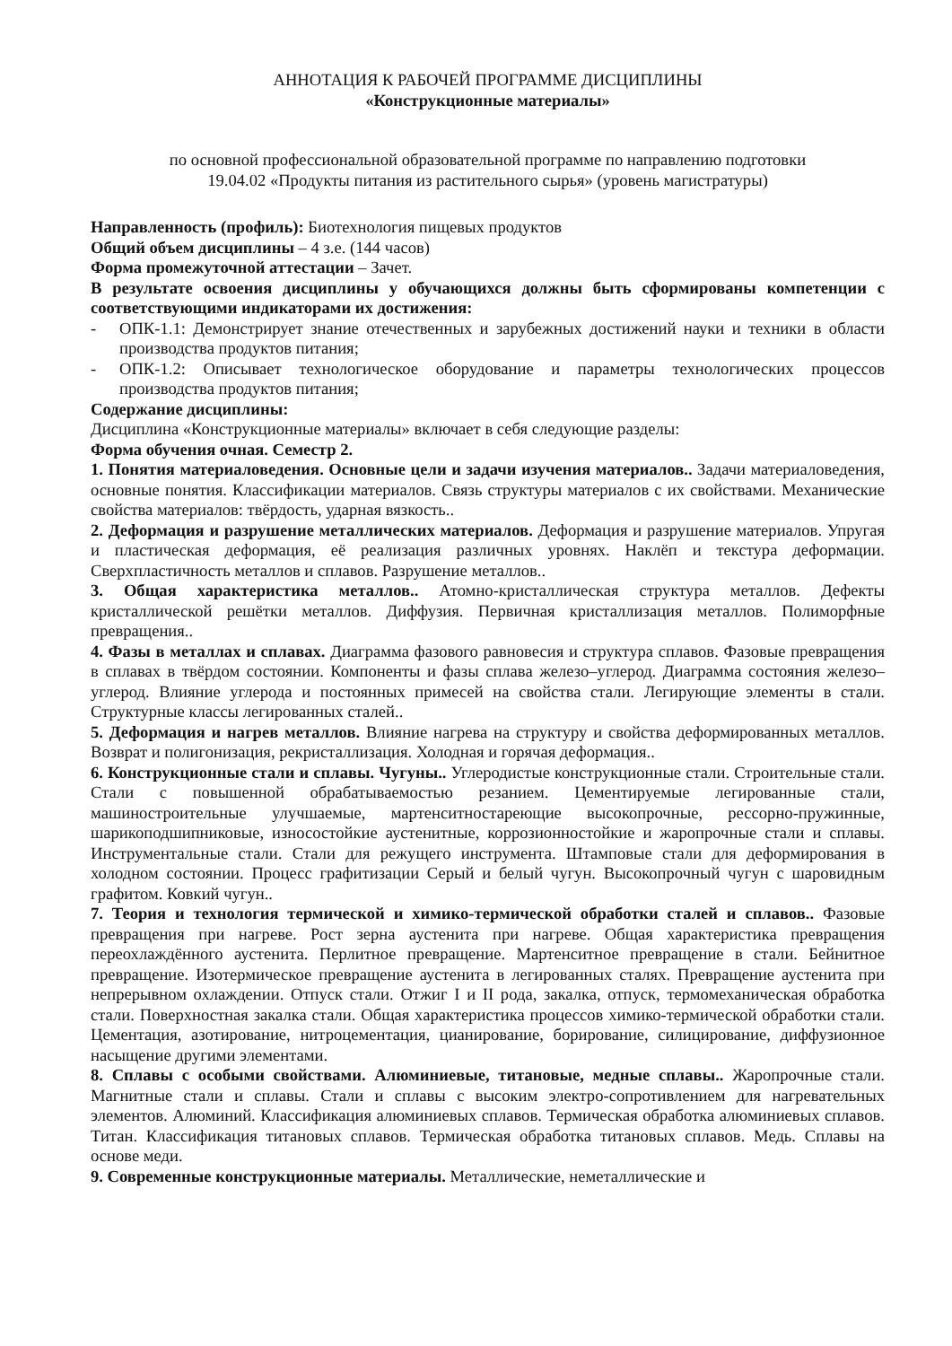АННОТАЦИЯ К РАБОЧЕЙ ПРОГРАММЕ ДИСЦИПЛИНЫ
«Конструкционные материалы»
по основной профессиональной образовательной программе по направлению подготовки
19.04.02 «Продукты питания из растительного сырья» (уровень магистратуры)
Направленность (профиль): Биотехнология пищевых продуктов
Общий объем дисциплины – 4 з.е. (144 часов)
Форма промежуточной аттестации – Зачет.
В результате освоения дисциплины у обучающихся должны быть сформированы компетенции с соответствующими индикаторами их достижения:
- ОПК-1.1: Демонстрирует знание отечественных и зарубежных достижений науки и техники в области производства продуктов питания;
- ОПК-1.2: Описывает технологическое оборудование и параметры технологических процессов производства продуктов питания;
Содержание дисциплины:
Дисциплина «Конструкционные материалы» включает в себя следующие разделы:
Форма обучения очная. Семестр 2.
1. Понятия материаловедения. Основные цели и задачи изучения материалов.. Задачи материаловедения, основные понятия. Классификации материалов. Связь структуры материалов с их свойствами. Механические свойства материалов: твёрдость, ударная вязкость..
2. Деформация и разрушение металлических материалов. Деформация и разрушение материалов. Упругая и пластическая деформация, её реализация различных уровнях. Наклёп и текстура деформации. Сверхпластичность металлов и сплавов. Разрушение металлов..
3. Общая характеристика металлов.. Атомно-кристаллическая структура металлов. Дефекты кристаллической решётки металлов. Диффузия. Первичная кристаллизация металлов. Полиморфные превращения..
4. Фазы в металлах и сплавах. Диаграмма фазового равновесия и структура сплавов. Фазовые превращения в сплавах в твёрдом состоянии. Компоненты и фазы сплава железо–углерод. Диаграмма состояния железо–углерод. Влияние углерода и постоянных примесей на свойства стали. Легирующие элементы в стали. Структурные классы легированных сталей..
5. Деформация и нагрев металлов. Влияние нагрева на структуру и свойства деформированных металлов. Возврат и полигонизация, рекристаллизация. Холодная и горячая деформация..
6. Конструкционные стали и сплавы. Чугуны.. Углеродистые конструкционные стали. Строительные стали. Стали с повышенной обрабатываемостью резанием. Цементируемые легированные стали, машиностроительные улучшаемые, мартенситностареющие высокопрочные, рессорно-пружинные, шарикоподшипниковые, износостойкие аустенитные, коррозионностойкие и жаропрочные стали и сплавы. Инструментальные стали. Стали для режущего инструмента. Штамповые стали для деформирования в холодном состоянии. Процесс графитизации Серый и белый чугун. Высокопрочный чугун с шаровидным графитом. Ковкий чугун..
7. Теория и технология термической и химико-термической обработки сталей и сплавов.. Фазовые превращения при нагреве. Рост зерна аустенита при нагреве. Общая характеристика превращения переохлаждённого аустенита. Перлитное превращение. Мартенситное превращение в стали. Бейнитное превращение. Изотермическое превращение аустенита в легированных сталях. Превращение аустенита при непрерывном охлаждении. Отпуск стали. Отжиг I и II рода, закалка, отпуск, термомеханическая обработка стали. Поверхностная закалка стали. Общая характеристика процессов химико-термической обработки стали. Цементация, азотирование, нитроцементация, цианирование, борирование, силицирование, диффузионное насыщение другими элементами.
8. Сплавы с особыми свойствами. Алюминиевые, титановые, медные сплавы.. Жаропрочные стали. Магнитные стали и сплавы. Стали и сплавы с высоким электро-сопротивлением для нагревательных элементов. Алюминий. Классификация алюминиевых сплавов. Термическая обработка алюминиевых сплавов. Титан. Классификация титановых сплавов. Термическая обработка титановых сплавов. Медь. Сплавы на основе меди.
9. Современные конструкционные материалы. Металлические, неметаллические и